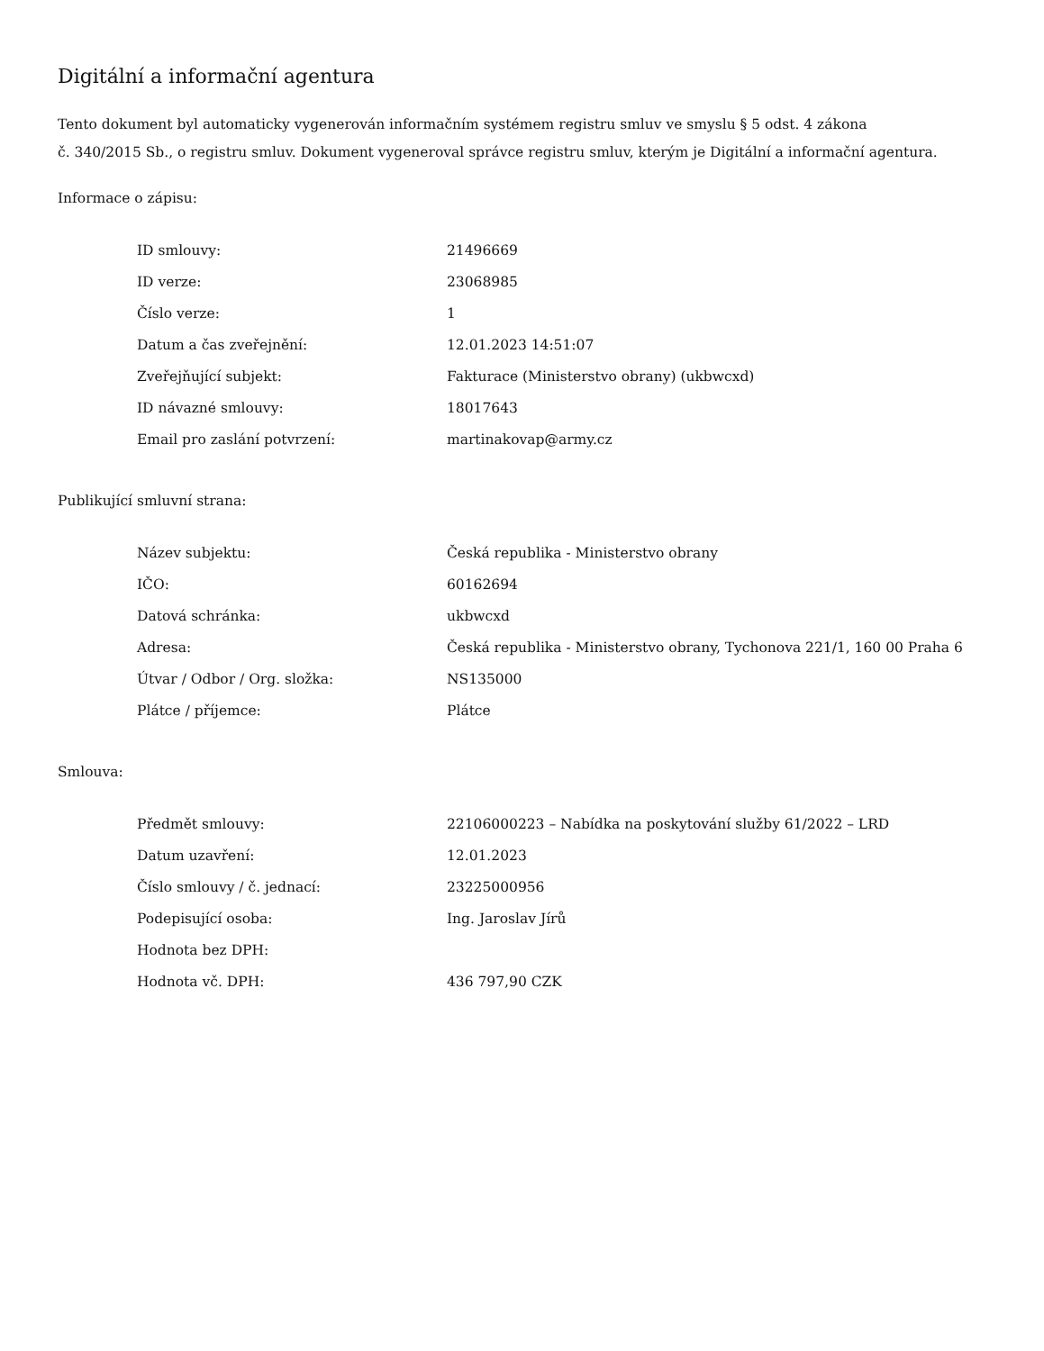Digitální a informační agentura
Tento dokument byl automaticky vygenerován informačním systémem registru smluv ve smyslu § 5 odst. 4 zákona
č. 340/2015 Sb., o registru smluv. Dokument vygeneroval správce registru smluv, kterým je Digitální a informační agentura.
Informace o zápisu:
| ID smlouvy: | 21496669 |
| ID verze: | 23068985 |
| Číslo verze: | 1 |
| Datum a čas zveřejnění: | 12.01.2023 14:51:07 |
| Zveřejňující subjekt: | Fakturace (Ministerstvo obrany) (ukbwcxd) |
| ID návazné smlouvy: | 18017643 |
| Email pro zaslání potvrzení: | martinakovap@army.cz |
Publikující smluvní strana:
| Název subjektu: | Česká republika - Ministerstvo obrany |
| IČO: | 60162694 |
| Datová schránka: | ukbwcxd |
| Adresa: | Česká republika - Ministerstvo obrany, Tychonova 221/1, 160 00 Praha 6 |
| Útvar / Odbor / Org. složka: | NS135000 |
| Plátce / příjemce: | Plátce |
Smlouva:
| Předmět smlouvy: | 22106000223 – Nabídka na poskytování služby 61/2022 – LRD |
| Datum uzavření: | 12.01.2023 |
| Číslo smlouvy / č. jednací: | 23225000956 |
| Podepisující osoba: | Ing. Jaroslav Jírů |
| Hodnota bez DPH: | |
| Hodnota vč. DPH: | 436 797,90 CZK |